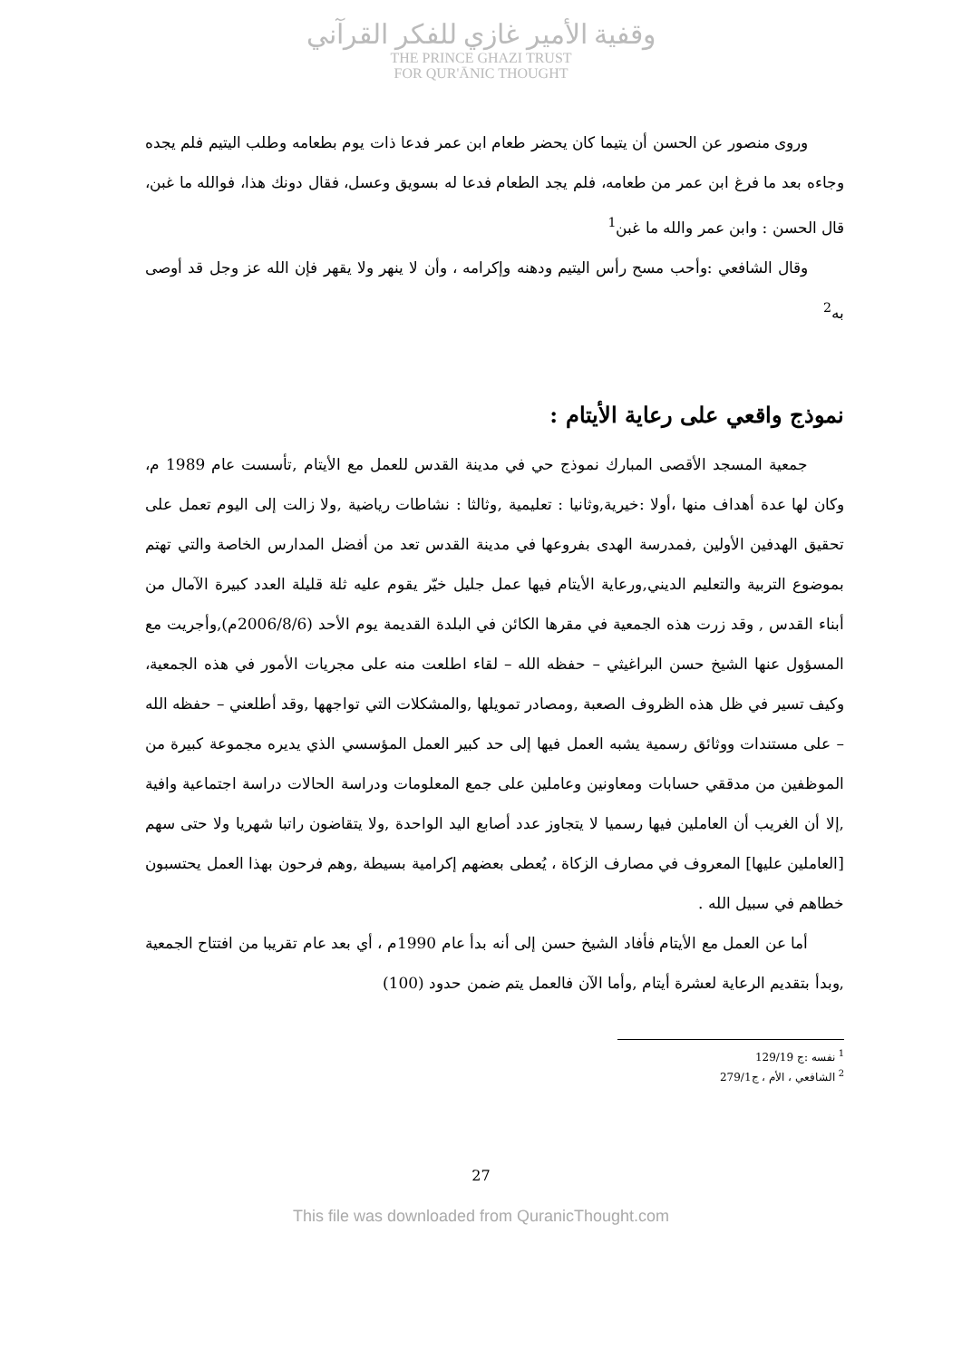وقفية الأمير غازي للفكر القرآني
THE PRINCE GHAZI TRUST
FOR QUR'ĀNIC THOUGHT
وروى منصور عن الحسن أن يتيما كان يحضر طعام ابن عمر فدعا ذات يوم بطعامه وطلب اليتيم فلم يجده وجاءه بعد ما فرغ ابن عمر من طعامه، فلم يجد الطعام فدعا له بسويق وعسل، فقال دونك هذا، فوالله ما غبن، قال الحسن : وابن عمر والله ما غبن<sup>1</sup>
وقال الشافعي :وأحب مسح رأس اليتيم ودهنه وإكرامه ، وأن لا ينهر ولا يقهر فإن الله عز وجل قد أوصى به<sup>2</sup>
نموذج واقعي على رعاية الأيتام :
جمعية المسجد الأقصى المبارك نموذج حي في مدينة القدس للعمل مع الأيتام ,تأسست عام 1989 م، وكان لها عدة أهداف منها ،أولا :خيرية,وثانيا : تعليمية ,وثالثا : نشاطات رياضية ,ولا زالت إلى اليوم تعمل على تحقيق الهدفين الأولين ,فمدرسة الهدى بفروعها في مدينة القدس تعد من أفضل المدارس الخاصة والتي تهتم بموضوع التربية والتعليم الديني,ورعاية الأيتام فيها عمل جليل خيّر يقوم عليه ثلة قليلة العدد كبيرة الآمال من أبناء القدس , وقد زرت هذه الجمعية في مقرها الكائن في البلدة القديمة يوم الأحد (2006/8/6م),وأجريت مع المسؤول عنها الشيخ حسن البراغيثي – حفظه الله – لقاء اطلعت منه على مجريات الأمور في هذه الجمعية، وكيف تسير في ظل هذه الظروف الصعبة ,ومصادر تمويلها ,والمشكلات التي تواجهها ,وقد أطلعني – حفظه الله – على مستندات ووثائق رسمية يشبه العمل فيها إلى حد كبير العمل المؤسسي الذي يديره مجموعة كبيرة من الموظفين من مدققي حسابات ومعاونين وعاملين على جمع المعلومات ودراسة الحالات دراسة اجتماعية وافية ,إلا أن الغريب أن العاملين فيها رسميا لا يتجاوز عدد أصابع اليد الواحدة ,ولا يتقاضون راتبا شهريا ولا حتى سهم [العاملين عليها] المعروف في مصارف الزكاة ، يُعطى بعضهم إكرامية بسيطة ,وهم فرحون بهذا العمل يحتسبون خطاهم في سبيل الله .
أما عن العمل مع الأيتام فأفاد الشيخ حسن إلى أنه بدأ عام 1990م ، أي بعد عام تقريبا من افتتاح الجمعية ,وبدأ بتقديم الرعاية لعشرة أيتام ,وأما الآن فالعمل يتم ضمن حدود (100)
<sup>1</sup> نفسه :ج 129/19
<sup>2</sup> الشافعي ، الأم ، ج279/1
27
This file was downloaded from QuranicThought.com